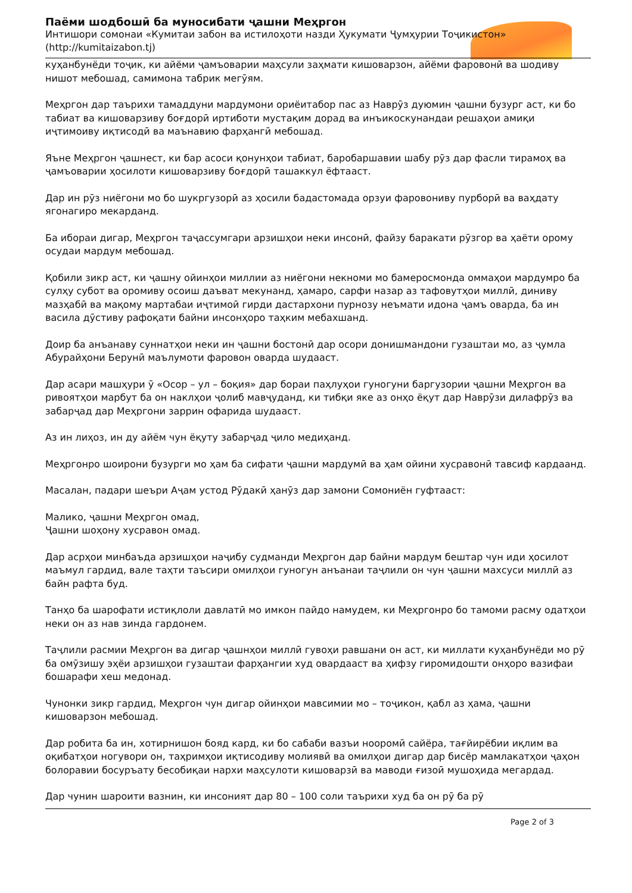Паёми шодбошӣ ба муносибати ҷашни Меҳргон
Интишори сомонаи «Кумитаи забон ва истилоҳоти назди Ҳукумати Ҷумҳурии Тоҷикистон» (http://kumitaizabon.tj)
куҳанбунёди тоҷик, ки айёми ҷамъоварии маҳсули заҳмати кишоварзон, айёми фаровонӣ ва шодиву нишот мебошад, самимона табрик мегӯям.
Меҳргон дар таърихи тамаддуни мардумони ориёитабор пас аз Наврӯз дуюмин ҷашни бузург аст, ки бо табиат ва кишоварзиву боғдорӣ иртиботи мустақим дорад ва инъикоскунандаи решаҳои амиқи иҷтимоиву иқтисодӣ ва маънавию фарҳангӣ мебошад.
Яъне Меҳргон ҷашнест, ки бар асоси қонунҳои табиат, баробаршавии шабу рӯз дар фасли тирамоҳ ва ҷамъоварии ҳосилоти кишоварзиву боғдорӣ ташаккул ёфтааст.
Дар ин рӯз ниёгони мо бо шукргузорӣ аз ҳосили бадастомада орзуи фаровониву пурборӣ ва ваҳдату ягонагиро мекарданд.
Ба ибораи дигар, Меҳргон таҷассумгари арзишҳои неки инсонӣ, файзу баракати рӯзгор ва ҳаёти орому осудаи мардум мебошад.
Қобили зикр аст, ки ҷашну ойинҳои миллии аз ниёгони некноми мо бамеросмонда оммаҳои мардумро ба сулҳу субот ва оромиву осоиш даъват мекунанд, ҳамаро, сарфи назар аз тафовутҳои миллӣ, диниву мазҳабӣ ва мақому мартабаи иҷтимоӣ гирди дастархони пурнозу неъмати идона ҷамъ оварда, ба ин васила дӯстиву рафоқати байни инсонҳоро таҳким мебахшанд.
Доир ба анъанаву суннатҳои неки ин ҷашни бостонӣ дар осори донишмандони гузаштаи мо, аз ҷумла Абурайҳони Берунӣ маълумоти фаровон оварда шудааст.
Дар асари машҳури ӯ «Осор – ул – боқия» дар бораи паҳлуҳои гуногуни баргузории ҷашни Меҳргон ва ривоятҳои марбут ба он наклҳои ҷолиб мавҷуданд, ки тибқи яке аз онҳо ёқут дар Наврӯзи дилафрӯз ва забарҷад дар Меҳргони заррин офарида шудааст.
Аз ин лиҳоз, ин ду айём чун ёқуту забарҷад ҷило медиҳанд.
Меҳргонро шоирони бузурги мо ҳам ба сифати ҷашни мардумӣ ва ҳам ойини хусравонӣ тавсиф кардаанд.
Масалан, падари шеъри Аҷам устод Рӯдакӣ ҳанӯз дар замони Сомониён гуфтааст:
Малико, ҷашни Меҳргон омад,
Ҷашни шоҳону хусравон омад.
Дар асрҳои минбаъда арзишҳои наҷибу судманди Меҳргон дар байни мардум бештар чун иди ҳосилот маъмул гардид, вале таҳти таъсири омилҳои гуногун анъанаи таҷлили он чун ҷашни махсуси миллӣ аз байн рафта буд.
Танҳо ба шарофати истиқлоли давлатӣ мо имкон пайдо намудем, ки Меҳргонро бо тамоми расму одатҳои неки он аз нав зинда гардонем.
Таҷлили расмии Меҳргон ва дигар ҷашнҳои миллӣ гувоҳи равшани он аст, ки миллати куҳанбунёди мо рӯ ба омӯзишу эҳёи арзишҳои гузаштаи фарҳангии худ овардааст ва ҳифзу гиромидошти онҳоро вазифаи бошарафи хеш медонад.
Чунонки зикр гардид, Меҳргон чун дигар ойинҳои мавсимии мо – тоҷикон, қабл аз ҳама, ҷашни кишоварзон мебошад.
Дар робита ба ин, хотирнишон бояд кард, ки бо сабаби вазъи нооромӣ сайёра, тағйирёбии иқлим ва оқибатҳои ногувори он, таҳримҳои иқтисодиву молиявӣ ва омилҳои дигар дар бисёр мамлакатҳои ҷаҳон болоравии босуръату бесобиқаи нархи маҳсулоти кишоварзӣ ва маводи ғизоӣ мушоҳида мегардад.
Дар чунин шароити вазнин, ки инсоният дар 80 – 100 соли таърихи худ ба он рӯ ба рӯ
Page 2 of 3